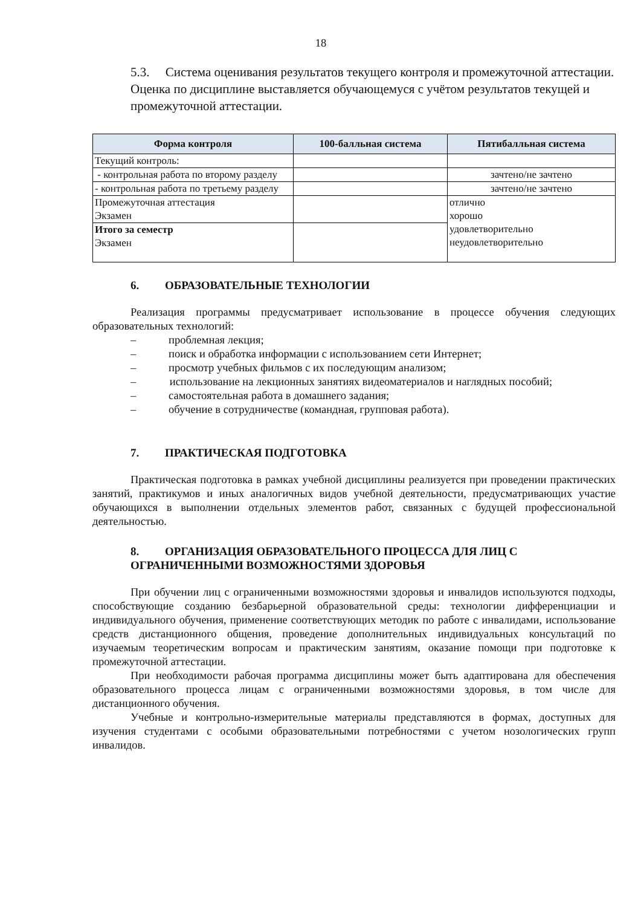18
5.3. Система оценивания результатов текущего контроля и промежуточной аттестации. Оценка по дисциплине выставляется обучающемуся с учётом результатов текущей и промежуточной аттестации.
| Форма контроля | 100-балльная система | Пятибалльная система |
| --- | --- | --- |
| Текущий контроль: | | |
| - контрольная работа по второму разделу | | зачтено/не зачтено |
| - контрольная работа по третьему разделу | | зачтено/не зачтено |
| Промежуточная аттестация Экзамен | | отлично хорошо удовлетворительно неудовлетворительно |
| Итого за семестр Экзамен | | |
6. ОБРАЗОВАТЕЛЬНЫЕ ТЕХНОЛОГИИ
Реализация программы предусматривает использование в процессе обучения следующих образовательных технологий:
– проблемная лекция;
– поиск и обработка информации с использованием сети Интернет;
– просмотр учебных фильмов с их последующим анализом;
– использование на лекционных занятиях видеоматериалов и наглядных пособий;
– самостоятельная работа в домашнего задания;
– обучение в сотрудничестве (командная, групповая работа).
7. ПРАКТИЧЕСКАЯ ПОДГОТОВКА
Практическая подготовка в рамках учебной дисциплины реализуется при проведении практических занятий, практикумов и иных аналогичных видов учебной деятельности, предусматривающих участие обучающихся в выполнении отдельных элементов работ, связанных с будущей профессиональной деятельностью.
8. ОРГАНИЗАЦИЯ ОБРАЗОВАТЕЛЬНОГО ПРОЦЕССА ДЛЯ ЛИЦ С ОГРАНИЧЕННЫМИ ВОЗМОЖНОСТЯМИ ЗДОРОВЬЯ
При обучении лиц с ограниченными возможностями здоровья и инвалидов используются подходы, способствующие созданию безбарьерной образовательной среды: технологии дифференциации и индивидуального обучения, применение соответствующих методик по работе с инвалидами, использование средств дистанционного общения, проведение дополнительных индивидуальных консультаций по изучаемым теоретическим вопросам и практическим занятиям, оказание помощи при подготовке к промежуточной аттестации.
При необходимости рабочая программа дисциплины может быть адаптирована для обеспечения образовательного процесса лицам с ограниченными возможностями здоровья, в том числе для дистанционного обучения.
Учебные и контрольно-измерительные материалы представляются в формах, доступных для изучения студентами с особыми образовательными потребностями с учетом нозологических групп инвалидов.